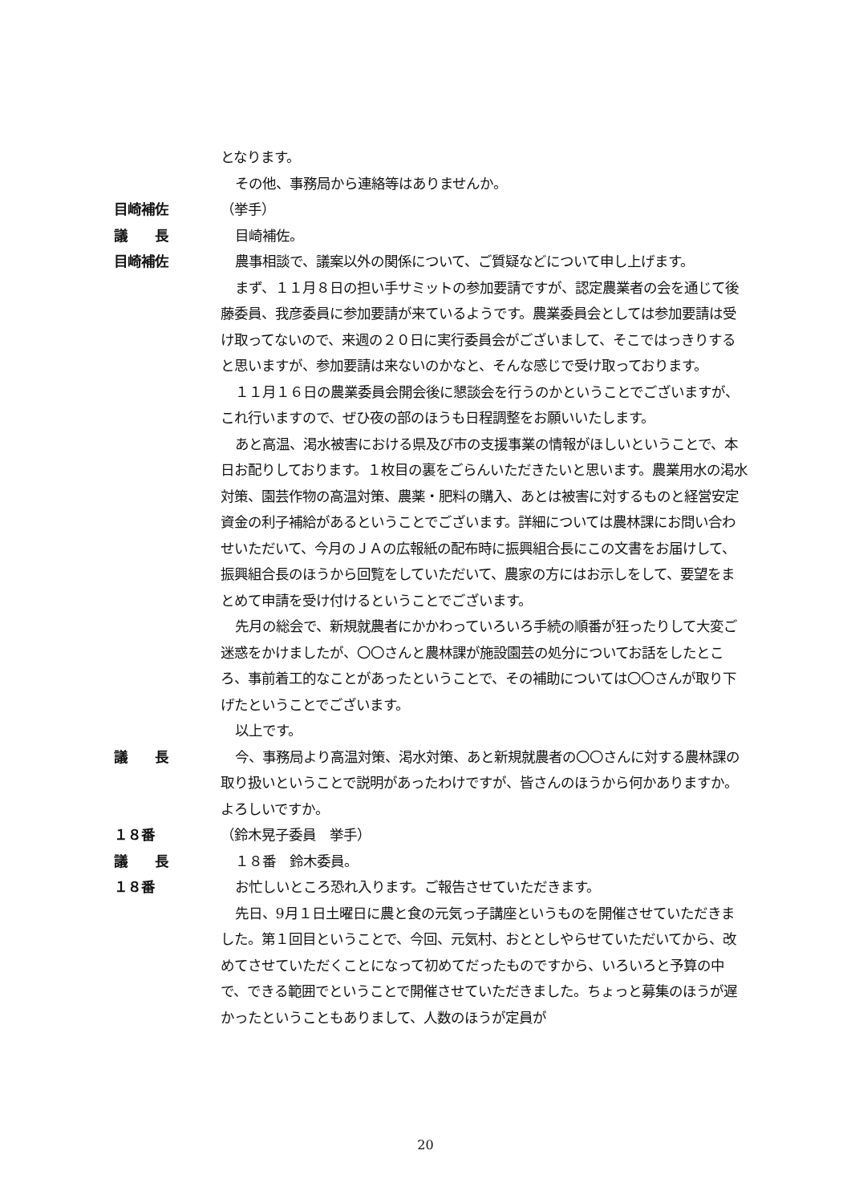となります。
その他、事務局から連絡等はありませんか。
目崎補佐 （挙手）
議　　長 目崎補佐。
目崎補佐 農事相談で、議案以外の関係について、ご質疑などについて申し上げます。
まず、１１月８日の担い手サミットの参加要請ですが、認定農業者の会を通じて後藤委員、我彦委員に参加要請が来ているようです。農業委員会としては参加要請は受け取ってないので、来週の２０日に実行委員会がございまして、そこではっきりすると思いますが、参加要請は来ないのかなと、そんな感じで受け取っております。
１１月１６日の農業委員会開会後に懇談会を行うのかということでございますが、これ行いますので、ぜひ夜の部のほうも日程調整をお願いいたします。
あと高温、渇水被害における県及び市の支援事業の情報がほしいということで、本日お配りしております。１枚目の裏をごらんいただきたいと思います。農業用水の渇水対策、園芸作物の高温対策、農薬・肥料の購入、あとは被害に対するものと経営安定資金の利子補給があるということでございます。詳細については農林課にお問い合わせいただいて、今月のＪＡの広報紙の配布時に振興組合長にこの文書をお届けして、振興組合長のほうから回覧をしていただいて、農家の方にはお示しをして、要望をまとめて申請を受け付けるということでございます。
先月の総会で、新規就農者にかかわっていろいろ手続の順番が狂ったりして大変ご迷惑をかけましたが、〇〇さんと農林課が施設園芸の処分についてお話をしたところ、事前着工的なことがあったということで、その補助については〇〇さんが取り下げたということでございます。
以上です。
議　　長 今、事務局より高温対策、渇水対策、あと新規就農者の〇〇さんに対する農林課の取り扱いということで説明があったわけですが、皆さんのほうから何かありますか。よろしいですか。
１８番 （鈴木晃子委員　挙手）
議　　長 １８番　鈴木委員。
１８番 お忙しいところ恐れ入ります。ご報告させていただきます。
先日、9月１日土曜日に農と食の元気っ子講座というものを開催させていただきました。第１回目ということで、今回、元気村、おととしやらせていただいてから、改めてさせていただくことになって初めてだったものですから、いろいろと予算の中で、できる範囲でということで開催させていただきました。ちょっと募集のほうが遅かったということもありまして、人数のほうが定員が
20